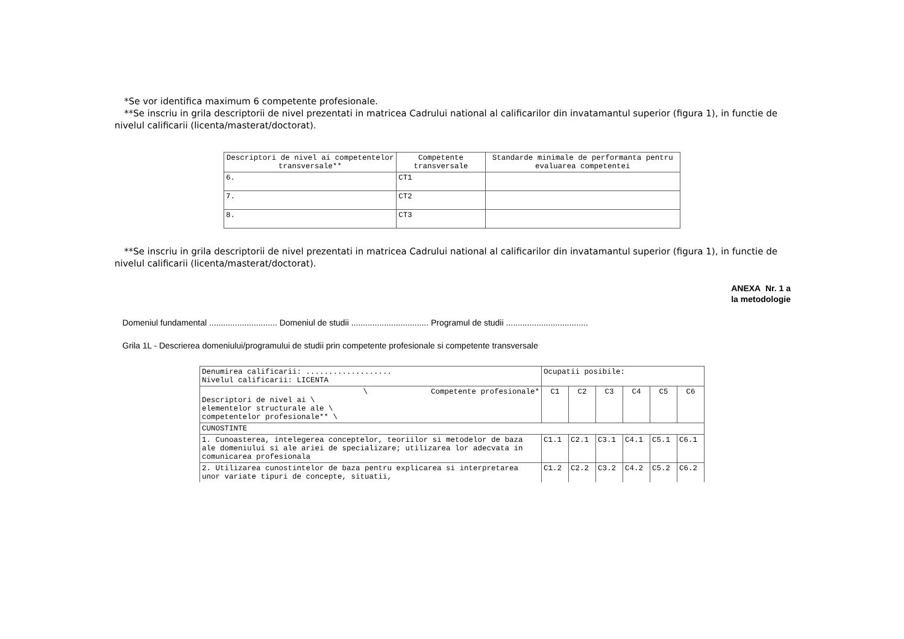*Se vor identifica maximum 6 competente profesionale.
**Se inscriu in grila descriptorii de nivel prezentati in matricea Cadrului national al calificarilor din invatamantul superior (figura 1), in functie de nivelul calificarii (licenta/masterat/doctorat).
| Descriptori de nivel ai competentelor transversale** | Competente transversale | Standarde minimale de performanta pentru evaluarea competentei |
| --- | --- | --- |
| 6. | CT1 | |
| 7. | CT2 | |
| 8. | CT3 | |
**Se inscriu in grila descriptorii de nivel prezentati in matricea Cadrului national al calificarilor din invatamantul superior (figura 1), in functie de nivelul calificarii (licenta/masterat/doctorat).
ANEXA Nr. 1 a
la metodologie
Domeniul fundamental ............................. Domeniul de studii ................................. Programul de studii ...................................
Grila 1L - Descrierea domeniului/programului de studii prin competente profesionale si competente transversale
| Denumirea calificarii: ................... Nivelul calificarii: LICENTA | Ocupatii posibile: | | | | | |
| \ Competente profesionale* Descriptori de nivel ai \ elementelor structurale ale \ competentelor profesionale** \ | C1 | C2 | C3 | C4 | C5 | C6 |
| CUNOSTINTE | | | | | | |
| 1. Cunoasterea, intelegerea conceptelor, teoriilor si metodelor de baza ale domeniului si ale ariei de specializare; utilizarea lor adecvata in comunicarea profesionala | C1.1 | C2.1 | C3.1 | C4.1 | C5.1 | C6.1 |
| 2. Utilizarea cunostintelor de baza pentru explicarea si interpretarea unor variate tipuri de concepte, situatii, | C1.2 | C2.2 | C3.2 | C4.2 | C5.2 | C6.2 |